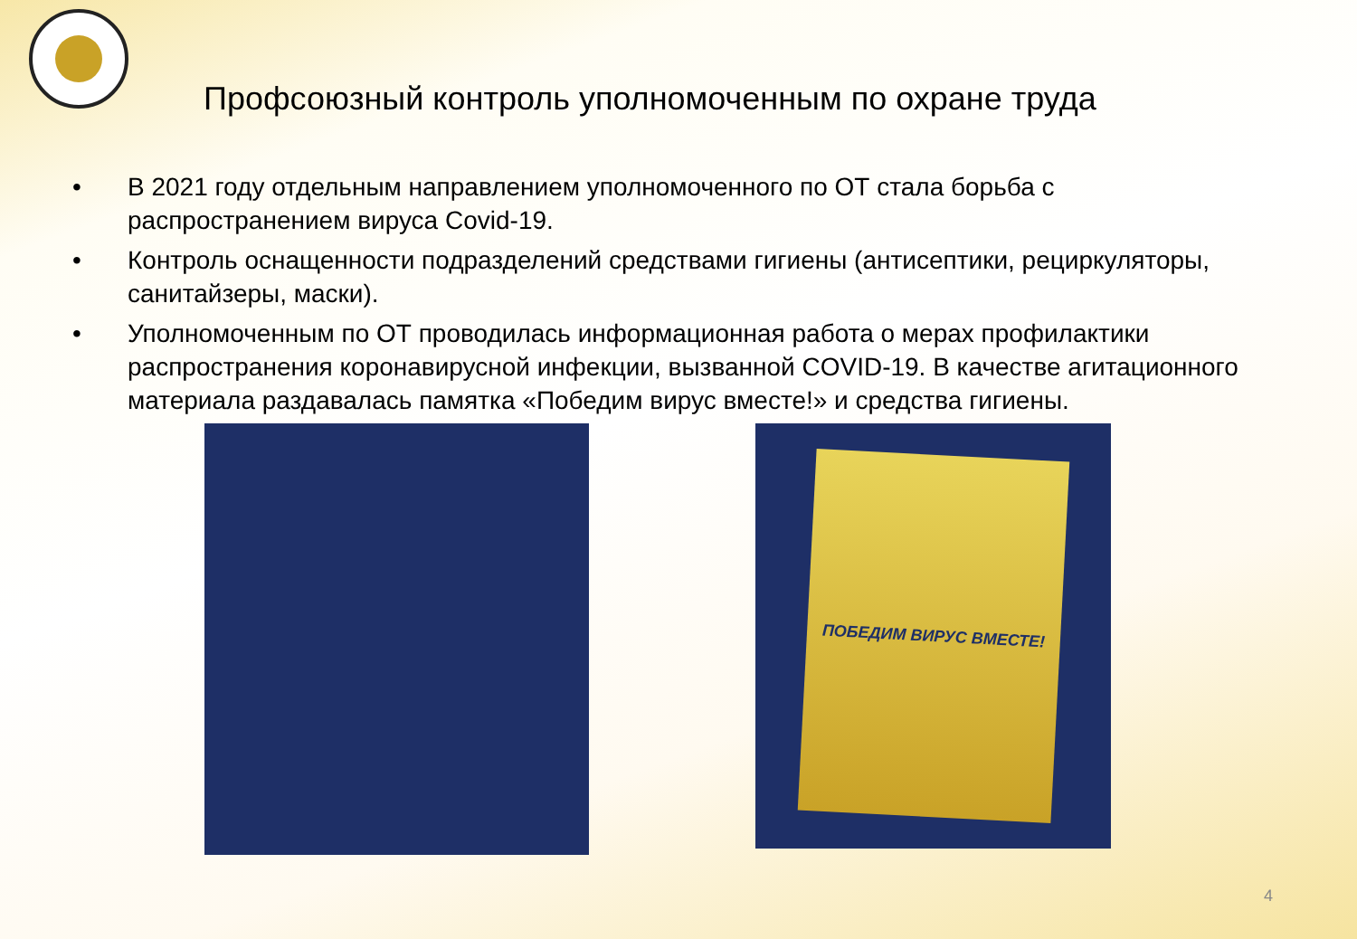Профсоюзный контроль уполномоченным по охране труда
• В 2021 году отдельным направлением уполномоченного по ОТ стала борьба с распространением вируса Covid-19.
• Контроль оснащенности подразделений средствами гигиены (антисептики, рециркуляторы, санитайзеры, маски).
• Уполномоченным по ОТ проводилась информационная работа о мерах профилактики распространения коронавирусной инфекции, вызванной COVID-19. В качестве агитационного материала раздавалась памятка «Победим вирус вместе!» и средства гигиены.
ПОБЕДИМ ВИРУС ВМЕСТЕ!
4